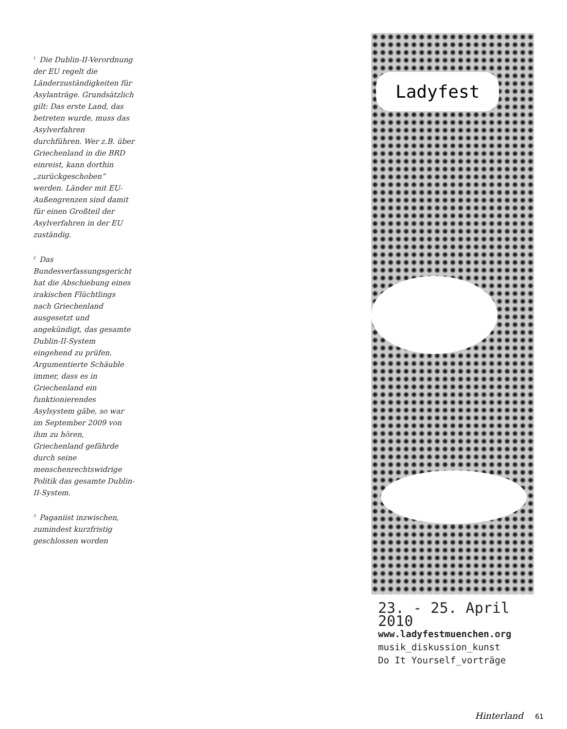<sup>1</sup> Die Dublin-II-Verordnung der EU regelt die Länderzuständigkeiten für Asylanträge. Grundsätzlich gilt: Das erste Land, das betreten wurde, muss das Asylverfahren durchführen. Wer z.B. über Griechenland in die BRD einreist, kann dorthin „zurückgeschoben“ werden. Länder mit EU-Außengrenzen sind damit für einen Großteil der Asylverfahren in der EU zuständig.
<sup>2</sup> Das Bundesverfassungsgericht hat die Abschiebung eines irakischen Flüchtlings nach Griechenland ausgesetzt und angekündigt, das gesamte Dublin-II-System eingehend zu prüfen. Argumentierte Schäuble immer, dass es in Griechenland ein funktionierendes Asylsystem gäbe, so war im September 2009 von ihm zu hören, Griechenland gefährde durch seine menschenrechtswidrige Politik das gesamte Dublin-II-System.
<sup>3</sup> Paganiist inzwischen, zumindest kurzfristig geschlossen worden
Ladyfest
23. - 25. April 2010
www.ladyfestmuenchen.org
musik_diskussion_kunst
Do It Yourself_vorträge
Hinterland 61